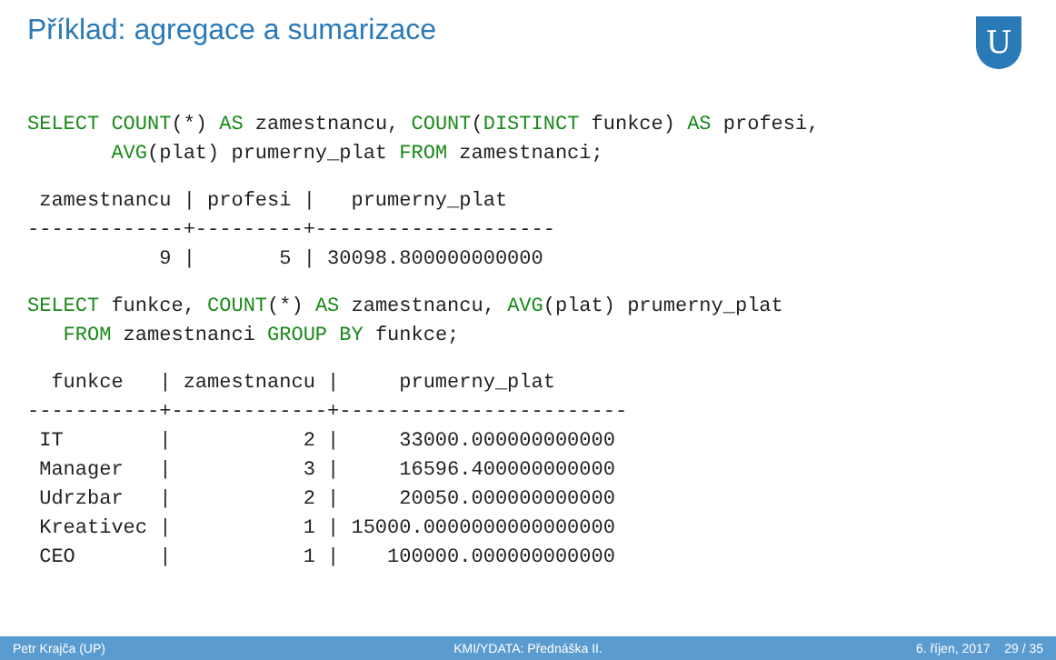Příklad: agregace a sumarizace
U
SELECT COUNT(*) AS zamestnancu, COUNT(DISTINCT funkce) AS profesi,
       AVG(plat) prumerny_plat FROM zamestnanci;
 zamestnancu | profesi |   prumerny_plat
-------------+---------+--------------------
           9 |       5 | 30098.800000000000
SELECT funkce, COUNT(*) AS zamestnancu, AVG(plat) prumerny_plat
   FROM zamestnanci GROUP BY funkce;
  funkce   | zamestnancu |     prumerny_plat
-----------+-------------+------------------------
 IT        |           2 |     33000.000000000000
 Manager   |           3 |     16596.400000000000
 Udrzbar   |           2 |     20050.000000000000
 Kreativec |           1 | 15000.0000000000000000
 CEO       |           1 |    100000.000000000000
Petr Krajča (UP) KMI/YDATA: Přednáška II. 6. říjen, 2017 29 / 35